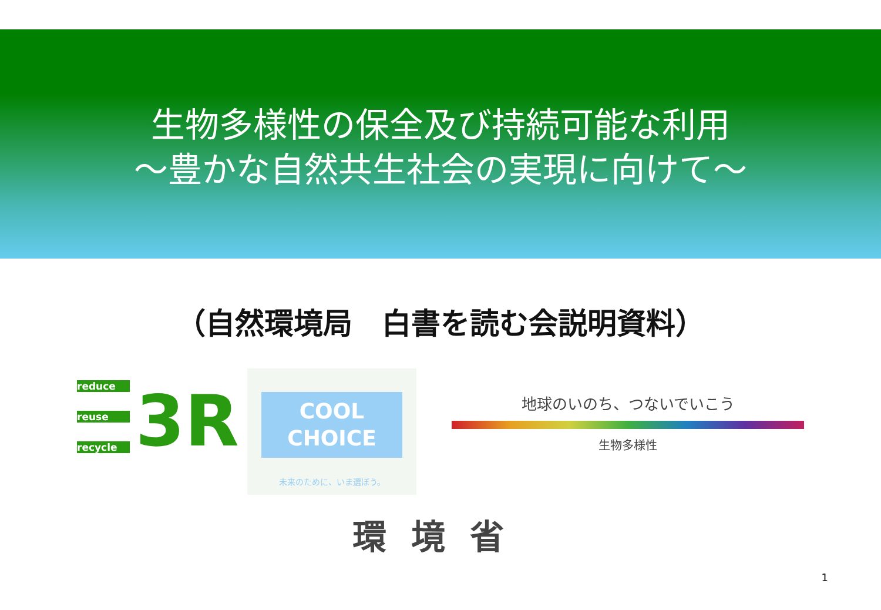生物多様性の保全及び持続可能な利用
～豊かな自然共生社会の実現に向けて～
（自然環境局　白書を読む会説明資料）
reduce
reuse
recycle
3R
COOL
CHOICE
未来のために、いま選ぼう。
地球のいのち、つないでいこう
生物多様性
環境省
1